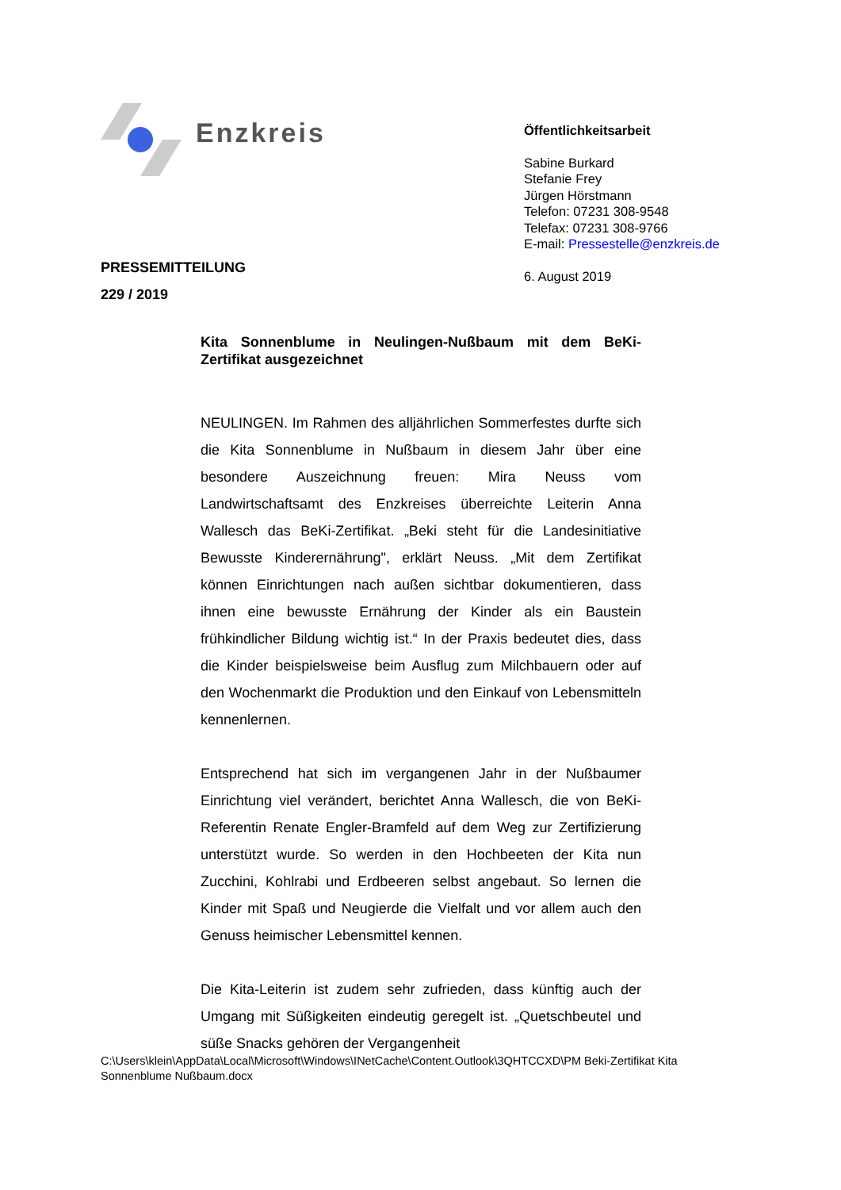Enzkreis
Öffentlichkeitsarbeit
Sabine Burkard
Stefanie Frey
Jürgen Hörstmann
Telefon: 07231 308-9548
Telefax: 07231 308-9766
E-mail: Pressestelle@enzkreis.de
6. August 2019
PRESSEMITTEILUNG
229 / 2019
Kita Sonnenblume in Neulingen-Nußbaum mit dem BeKi-Zertifikat ausgezeichnet
NEULINGEN. Im Rahmen des alljährlichen Sommerfestes durfte sich die Kita Sonnenblume in Nußbaum in diesem Jahr über eine besondere Auszeichnung freuen: Mira Neuss vom Landwirtschaftsamt des Enzkreises überreichte Leiterin Anna Wallesch das BeKi-Zertifikat. „Beki steht für die Landesinitiative Bewusste Kinderernährung", erklärt Neuss. „Mit dem Zertifikat können Einrichtungen nach außen sichtbar dokumentieren, dass ihnen eine bewusste Ernährung der Kinder als ein Baustein frühkindlicher Bildung wichtig ist.“ In der Praxis bedeutet dies, dass die Kinder beispielsweise beim Ausflug zum Milchbauern oder auf den Wochenmarkt die Produktion und den Einkauf von Lebensmitteln kennenlernen.
Entsprechend hat sich im vergangenen Jahr in der Nußbaumer Einrichtung viel verändert, berichtet Anna Wallesch, die von BeKi-Referentin Renate Engler-Bramfeld auf dem Weg zur Zertifizierung unterstützt wurde. So werden in den Hochbeeten der Kita nun Zucchini, Kohlrabi und Erdbeeren selbst angebaut. So lernen die Kinder mit Spaß und Neugierde die Vielfalt und vor allem auch den Genuss heimischer Lebensmittel kennen.
Die Kita-Leiterin ist zudem sehr zufrieden, dass künftig auch der Umgang mit Süßigkeiten eindeutig geregelt ist. „Quetschbeutel und süße Snacks gehören der Vergangenheit
C:\Users\klein\AppData\Local\Microsoft\Windows\INetCache\Content.Outlook\3QHTCCXD\PM Beki-Zertifikat Kita Sonnenblume Nußbaum.docx